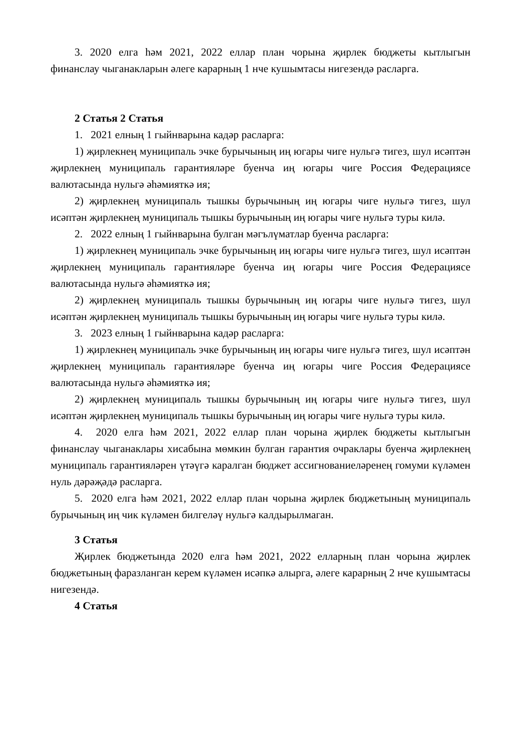3. 2020 елга һәм 2021, 2022 еллар план чорына җирлек бюджеты кытлыгын финанслау чыганакларын әлеге карарның 1 нче кушымтасы нигезендә расларга.
2 Статья 2 Статья
1. 2021 елның 1 гыйнварына кадәр расларга:
1) җирлекнең муниципаль эчке бурычының иң югары чиге нульгә тигез, шул исәптән җирлекнең муниципаль гарантияләре буенча иң югары чиге Россия Федерациясе валютасында нульгә әһәмияткә ия;
2) җирлекнең муниципаль тышкы бурычының иң югары чиге нульгә тигез, шул исәптән җирлекнең муниципаль тышкы бурычының иң югары чиге нульгә туры килә.
2. 2022 елның 1 гыйнварына булган мәгълүматлар буенча расларга:
1) җирлекнең муниципаль эчке бурычының иң югары чиге нульгә тигез, шул исәптән җирлекнең муниципаль гарантияләре буенча иң югары чиге Россия Федерациясе валютасында нульгә әһәмияткә ия;
2) җирлекнең муниципаль тышкы бурычының иң югары чиге нульгә тигез, шул исәптән җирлекнең муниципаль тышкы бурычының иң югары чиге нульгә туры килә.
3. 2023 елның 1 гыйнварына кадәр расларга:
1) җирлекнең муниципаль эчке бурычының иң югары чиге нульгә тигез, шул исәптән җирлекнең муниципаль гарантияләре буенча иң югары чиге Россия Федерациясе валютасында нульгә әһәмияткә ия;
2) җирлекнең муниципаль тышкы бурычының иң югары чиге нульгә тигез, шул исәптән җирлекнең муниципаль тышкы бурычының иң югары чиге нульгә туры килә.
4. 2020 елга һәм 2021, 2022 еллар план чорына җирлек бюджеты кытлыгын финанслау чыганаклары хисабына мөмкин булган гарантия очраклары буенча җирлекнең муниципаль гарантияләрен үтәүгә каралган бюджет ассигнованиеләренең гомуми күләмен нуль дәрәҗәдә расларга.
5. 2020 елга һәм 2021, 2022 еллар план чорына җирлек бюджетының муниципаль бурычының иң чик күләмен билгеләү нульгә калдырылмаган.
3 Статья
Җирлек бюджетында 2020 елга һәм 2021, 2022 елларның план чорына җирлек бюджетының фаразланган керем күләмен исәпкә алырга, әлеге карарның 2 нче кушымтасы нигезендә.
4 Статья